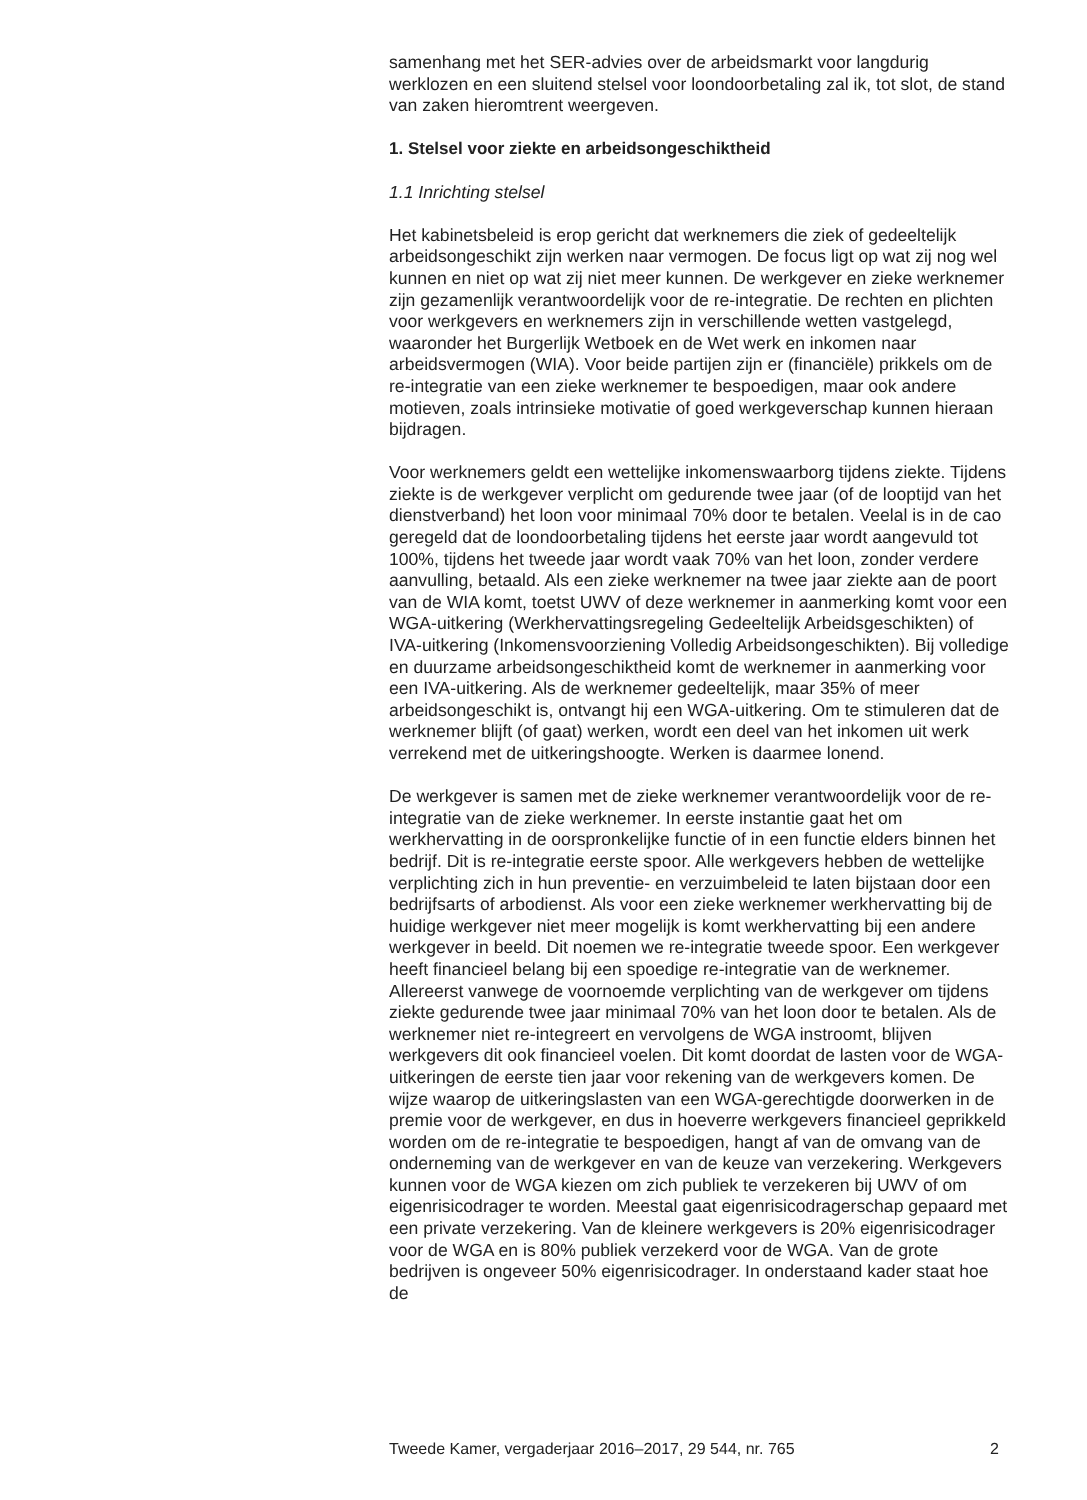samenhang met het SER-advies over de arbeidsmarkt voor langdurig werklozen en een sluitend stelsel voor loondoorbetaling zal ik, tot slot, de stand van zaken hieromtrent weergeven.
1. Stelsel voor ziekte en arbeidsongeschiktheid
1.1 Inrichting stelsel
Het kabinetsbeleid is erop gericht dat werknemers die ziek of gedeeltelijk arbeidsongeschikt zijn werken naar vermogen. De focus ligt op wat zij nog wel kunnen en niet op wat zij niet meer kunnen. De werkgever en zieke werknemer zijn gezamenlijk verantwoordelijk voor de re-integratie. De rechten en plichten voor werkgevers en werknemers zijn in verschillende wetten vastgelegd, waaronder het Burgerlijk Wetboek en de Wet werk en inkomen naar arbeidsvermogen (WIA). Voor beide partijen zijn er (financiële) prikkels om de re-integratie van een zieke werknemer te bespoedigen, maar ook andere motieven, zoals intrinsieke motivatie of goed werkgeverschap kunnen hieraan bijdragen.
Voor werknemers geldt een wettelijke inkomenswaarborg tijdens ziekte. Tijdens ziekte is de werkgever verplicht om gedurende twee jaar (of de looptijd van het dienstverband) het loon voor minimaal 70% door te betalen. Veelal is in de cao geregeld dat de loondoorbetaling tijdens het eerste jaar wordt aangevuld tot 100%, tijdens het tweede jaar wordt vaak 70% van het loon, zonder verdere aanvulling, betaald. Als een zieke werknemer na twee jaar ziekte aan de poort van de WIA komt, toetst UWV of deze werknemer in aanmerking komt voor een WGA-uitkering (Werkhervattingsregeling Gedeeltelijk Arbeidsgeschikten) of IVA-uitkering (Inkomensvoorziening Volledig Arbeidsongeschikten). Bij volledige en duurzame arbeidsongeschiktheid komt de werknemer in aanmerking voor een IVA-uitkering. Als de werknemer gedeeltelijk, maar 35% of meer arbeidsongeschikt is, ontvangt hij een WGA-uitkering. Om te stimuleren dat de werknemer blijft (of gaat) werken, wordt een deel van het inkomen uit werk verrekend met de uitkeringshoogte. Werken is daarmee lonend.
De werkgever is samen met de zieke werknemer verantwoordelijk voor de re-integratie van de zieke werknemer. In eerste instantie gaat het om werkhervatting in de oorspronkelijke functie of in een functie elders binnen het bedrijf. Dit is re-integratie eerste spoor. Alle werkgevers hebben de wettelijke verplichting zich in hun preventie- en verzuimbeleid te laten bijstaan door een bedrijfsarts of arbodienst. Als voor een zieke werknemer werkhervatting bij de huidige werkgever niet meer mogelijk is komt werkhervatting bij een andere werkgever in beeld. Dit noemen we re-integratie tweede spoor. Een werkgever heeft financieel belang bij een spoedige re-integratie van de werknemer. Allereerst vanwege de voornoemde verplichting van de werkgever om tijdens ziekte gedurende twee jaar minimaal 70% van het loon door te betalen. Als de werknemer niet re-integreert en vervolgens de WGA instroomt, blijven werkgevers dit ook financieel voelen. Dit komt doordat de lasten voor de WGA-uitkeringen de eerste tien jaar voor rekening van de werkgevers komen. De wijze waarop de uitkeringslasten van een WGA-gerechtigde doorwerken in de premie voor de werkgever, en dus in hoeverre werkgevers financieel geprikkeld worden om de re-integratie te bespoedigen, hangt af van de omvang van de onderneming van de werkgever en van de keuze van verzekering. Werkgevers kunnen voor de WGA kiezen om zich publiek te verzekeren bij UWV of om eigenrisicodrager te worden. Meestal gaat eigenrisicodragerschap gepaard met een private verzekering. Van de kleinere werkgevers is 20% eigenrisicodrager voor de WGA en is 80% publiek verzekerd voor de WGA. Van de grote bedrijven is ongeveer 50% eigenrisicodrager. In onderstaand kader staat hoe de
Tweede Kamer, vergaderjaar 2016–2017, 29 544, nr. 765 2